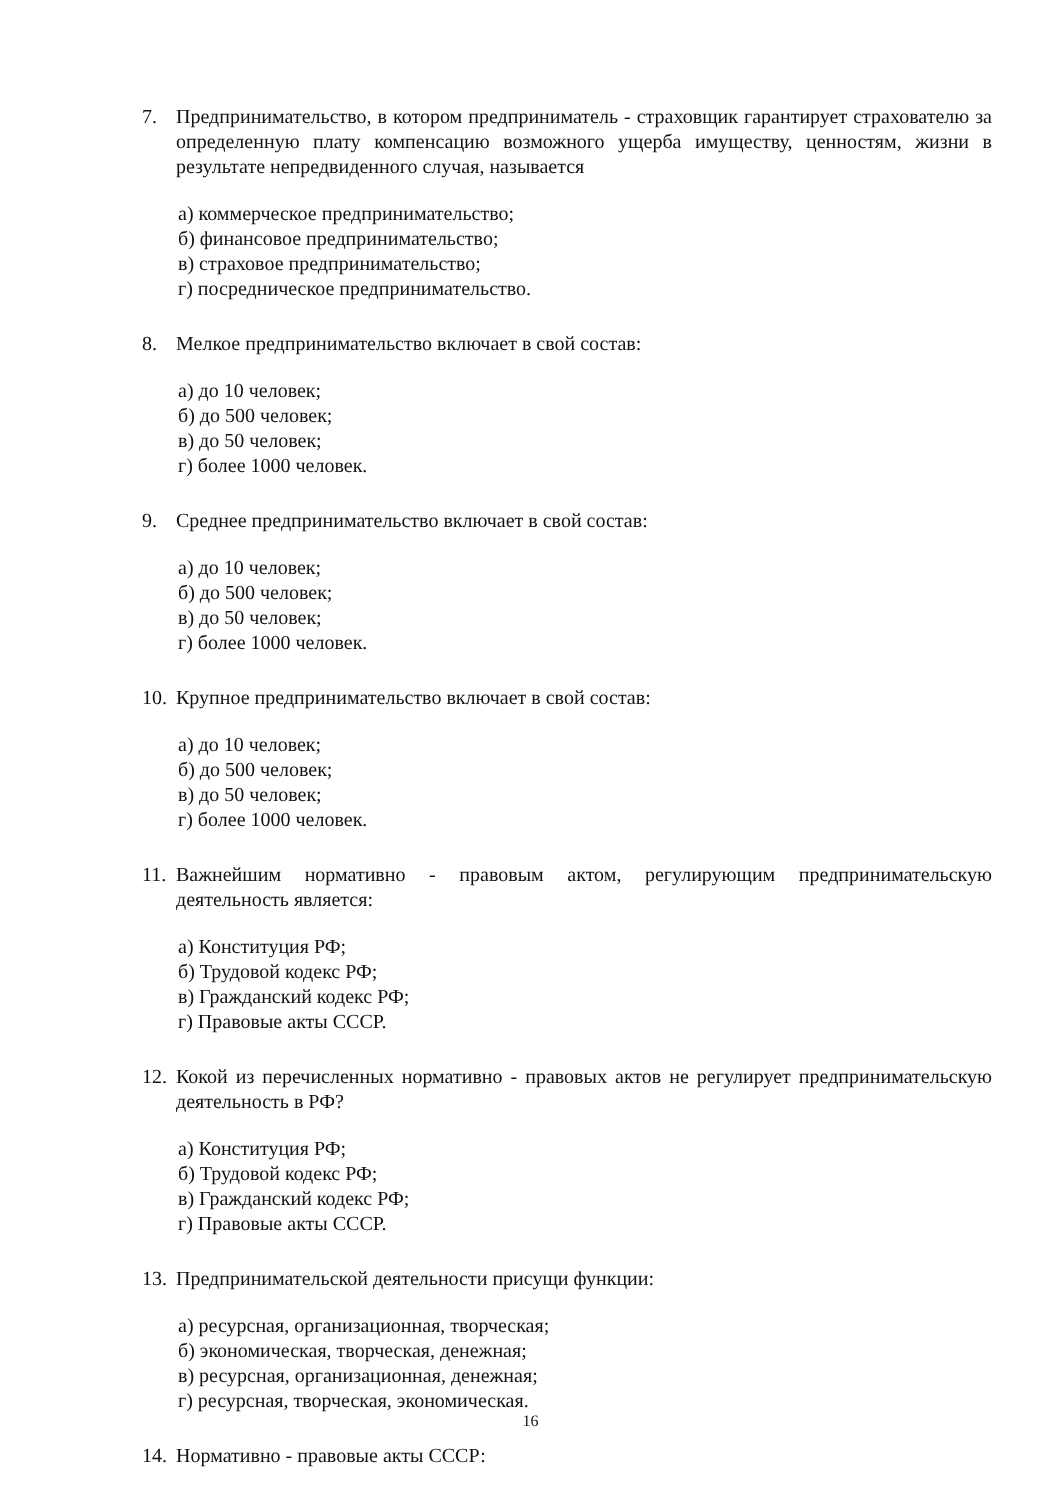7. Предпринимательство, в котором предприниматель - страховщик гарантирует страхователю за определенную плату компенсацию возможного ущерба имуще­ству, ценностям, жизни в результате непредвиденного случая, называется
а) коммерческое предпринимательство;
б) финансовое предпринимательство;
в) страховое предпринимательство;
г) посредническое предпринимательство.
8. Мелкое предпринимательство включает в свой состав:
а) до 10 человек;
б) до 500 человек;
в) до 50 человек;
г) более 1000 человек.
9. Среднее предпринимательство включает в свой состав:
а) до 10 человек;
б) до 500 человек;
в) до 50 человек;
г) более 1000 человек.
10. Крупное предпринимательство включает в свой состав:
а) до 10 человек;
б) до 500 человек;
в) до 50 человек;
г) более 1000 человек.
11. Важнейшим нормативно - правовым актом, регулирующим предпринимательскую деятельность является:
а) Конституция РФ;
б) Трудовой кодекс РФ;
в) Гражданский кодекс РФ;
г) Правовые акты СССР.
12. Кокой из перечисленных нормативно - правовых актов не регулирует предприни­мательскую деятельность в РФ?
а) Конституция РФ;
б) Трудовой кодекс РФ;
в) Гражданский кодекс РФ;
г) Правовые акты СССР.
13. Предпринимательской деятельности присущи функции:
а) ресурсная, организационная, творческая;
б) экономическая, творческая, денежная;
в) ресурсная, организационная, денежная;
г) ресурсная, творческая, экономическая.
14. Нормативно - правовые акты СССР:
16